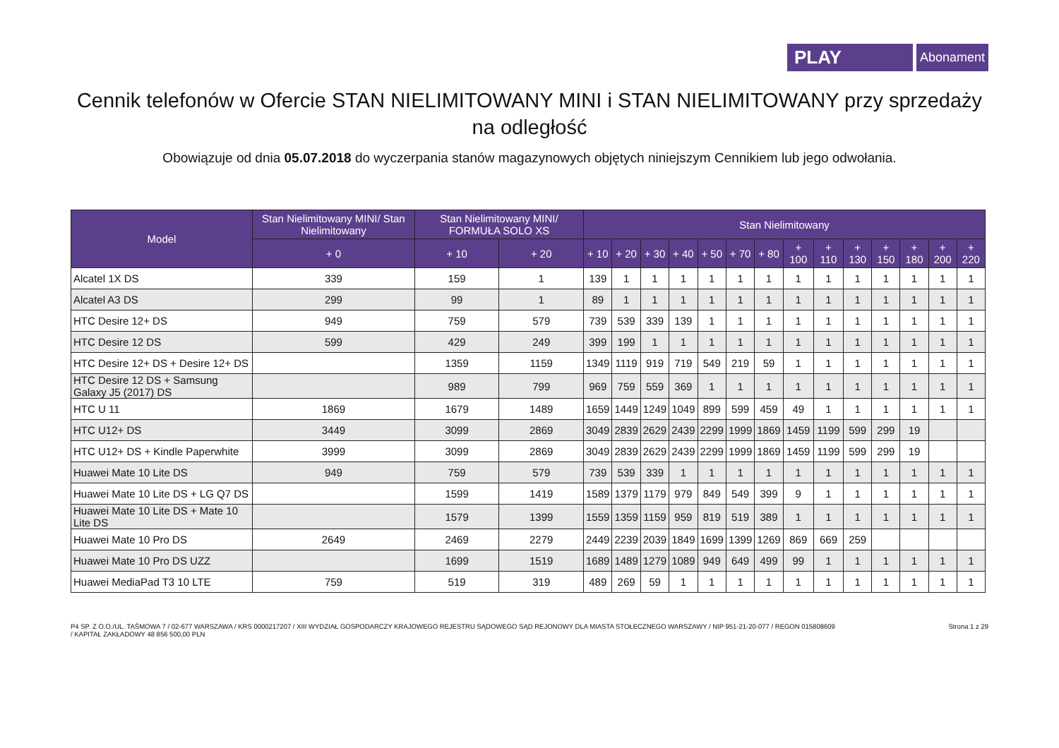PLAY
Abonament
Cennik telefonów w Ofercie STAN NIELIMITOWANY MINI i STAN NIELIMITOWANY przy sprzedaży na odległość
Obowiązuje od dnia 05.07.2018 do wyczerpania stanów magazynowych objętych niniejszym Cennikiem lub jego odwołania.
| Model | Stan Nielimitowany MINI/ Stan Nielimitowany | Stan Nielimitowany MINI/ FORMUŁA SOLO XS | | Stan Nielimitowany | | | | | | | | | | | | | |
| --- | --- | --- | --- | --- | --- | --- | --- | --- | --- | --- | --- | --- | --- | --- | --- | --- | --- |
| | + 0 | + 10 | + 20 | + 10 | + 20 | + 30 | + 40 | + 50 | + 70 | + 80 | + 100 | + 110 | + 130 | + 150 | + 180 | + 200 | + 220 |
| Alcatel 1X DS | 339 | 159 | 1 | 139 | 1 | 1 | 1 | 1 | 1 | 1 | 1 | 1 | 1 | 1 | 1 | 1 | 1 |
| Alcatel A3 DS | 299 | 99 | 1 | 89 | 1 | 1 | 1 | 1 | 1 | 1 | 1 | 1 | 1 | 1 | 1 | 1 | 1 |
| HTC Desire 12+ DS | 949 | 759 | 579 | 739 | 539 | 339 | 139 | 1 | 1 | 1 | 1 | 1 | 1 | 1 | 1 | 1 | 1 |
| HTC Desire 12 DS | 599 | 429 | 249 | 399 | 199 | 1 | 1 | 1 | 1 | 1 | 1 | 1 | 1 | 1 | 1 | 1 | 1 |
| HTC Desire 12+ DS + Desire 12+ DS | | 1359 | 1159 | 1349 | 1119 | 919 | 719 | 549 | 219 | 59 | 1 | 1 | 1 | 1 | 1 | 1 | 1 |
| HTC Desire 12 DS + Samsung Galaxy J5 (2017) DS | | 989 | 799 | 969 | 759 | 559 | 369 | 1 | 1 | 1 | 1 | 1 | 1 | 1 | 1 | 1 | 1 |
| HTC U 11 | 1869 | 1679 | 1489 | 1659 | 1449 | 1249 | 1049 | 899 | 599 | 459 | 49 | 1 | 1 | 1 | 1 | 1 | 1 |
| HTC U12+ DS | 3449 | 3099 | 2869 | 3049 | 2839 | 2629 | 2439 | 2299 | 1999 | 1869 | 1459 | 1199 | 599 | 299 | 19 | | |
| HTC U12+ DS + Kindle Paperwhite | 3999 | 3099 | 2869 | 3049 | 2839 | 2629 | 2439 | 2299 | 1999 | 1869 | 1459 | 1199 | 599 | 299 | 19 | | |
| Huawei Mate 10 Lite DS | 949 | 759 | 579 | 739 | 539 | 339 | 1 | 1 | 1 | 1 | 1 | 1 | 1 | 1 | 1 | 1 | 1 |
| Huawei Mate 10 Lite DS + LG Q7 DS | | 1599 | 1419 | 1589 | 1379 | 1179 | 979 | 849 | 549 | 399 | 9 | 1 | 1 | 1 | 1 | 1 | 1 |
| Huawei Mate 10 Lite DS + Mate 10 Lite DS | | 1579 | 1399 | 1559 | 1359 | 1159 | 959 | 819 | 519 | 389 | 1 | 1 | 1 | 1 | 1 | 1 | 1 |
| Huawei Mate 10 Pro DS | 2649 | 2469 | 2279 | 2449 | 2239 | 2039 | 1849 | 1699 | 1399 | 1269 | 869 | 669 | 259 | | | | |
| Huawei Mate 10 Pro DS UZZ | | 1699 | 1519 | 1689 | 1489 | 1279 | 1089 | 949 | 649 | 499 | 99 | 1 | 1 | 1 | 1 | 1 | 1 |
| Huawei MediaPad T3 10 LTE | 759 | 519 | 319 | 489 | 269 | 59 | 1 | 1 | 1 | 1 | 1 | 1 | 1 | 1 | 1 | 1 | 1 |
P4 SP. Z O.O./UL. TAŚMOWA 7 / 02-677 WARSZAWA / KRS 0000217207 / XIII WYDZIAŁ GOSPODARCZY KRAJOWEGO REJESTRU SĄDOWEGO SĄD REJONOWY DLA MIASTA STOŁECZNEGO WARSZAWY / NIP 951-21-20-077 / REGON 015808609
/ KAPITAŁ ZAKŁADOWY 48 856 500,00 PLN
Strona 1 z 29